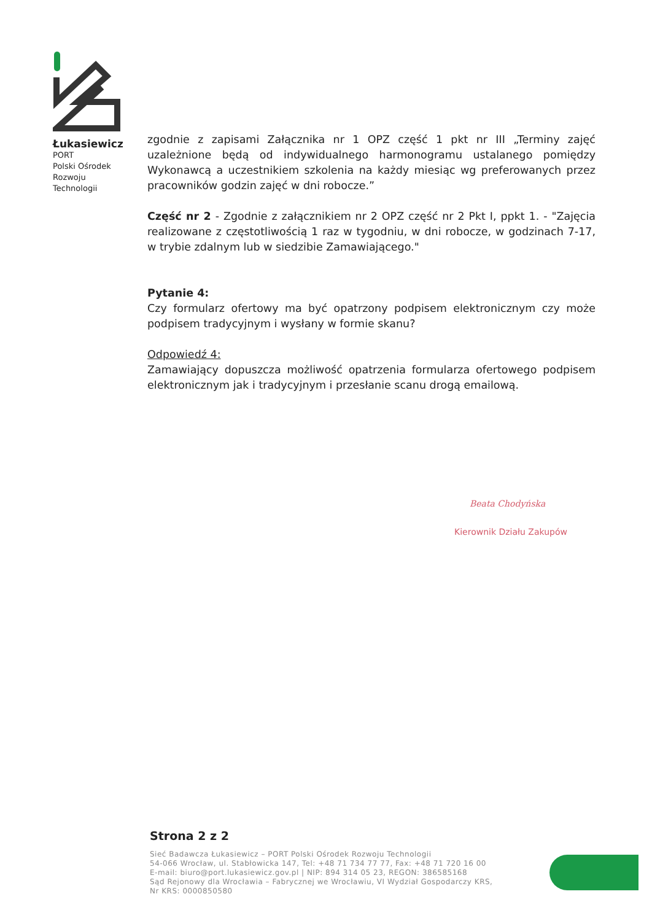Łukasiewicz
PORT
Polski Ośrodek
Rozwoju
Technologii
zgodnie z zapisami Załącznika nr 1 OPZ część 1 pkt nr III „Terminy zajęć uzależnione będą od indywidualnego harmonogramu ustalanego pomiędzy Wykonawcą a uczestnikiem szkolenia na każdy miesiąc wg preferowanych przez pracowników godzin zajęć w dni robocze.”
Część nr 2 - Zgodnie z załącznikiem nr 2 OPZ część nr 2 Pkt I, ppkt 1. - "Zajęcia realizowane z częstotliwością 1 raz w tygodniu, w dni robocze, w godzinach 7-17, w trybie zdalnym lub w siedzibie Zamawiającego."
Pytanie 4:
Czy formularz ofertowy ma być opatrzony podpisem elektronicznym czy może podpisem tradycyjnym i wysłany w formie skanu?
Odpowiedź 4:
Zamawiający dopuszcza możliwość opatrzenia formularza ofertowego podpisem elektronicznym jak i tradycyjnym i przesłanie scanu drogą emailową.
Beata Chodyńska
Kierownik Działu Zakupów
Strona 2 z 2
Sieć Badawcza Łukasiewicz – PORT Polski Ośrodek Rozwoju Technologii
54-066 Wrocław, ul. Stabłowicka 147, Tel: +48 71 734 77 77, Fax: +48 71 720 16 00
E-mail: biuro@port.lukasiewicz.gov.pl | NIP: 894 314 05 23, REGON: 386585168
Sąd Rejonowy dla Wrocławia – Fabrycznej we Wrocławiu, VI Wydział Gospodarczy KRS,
Nr KRS: 0000850580